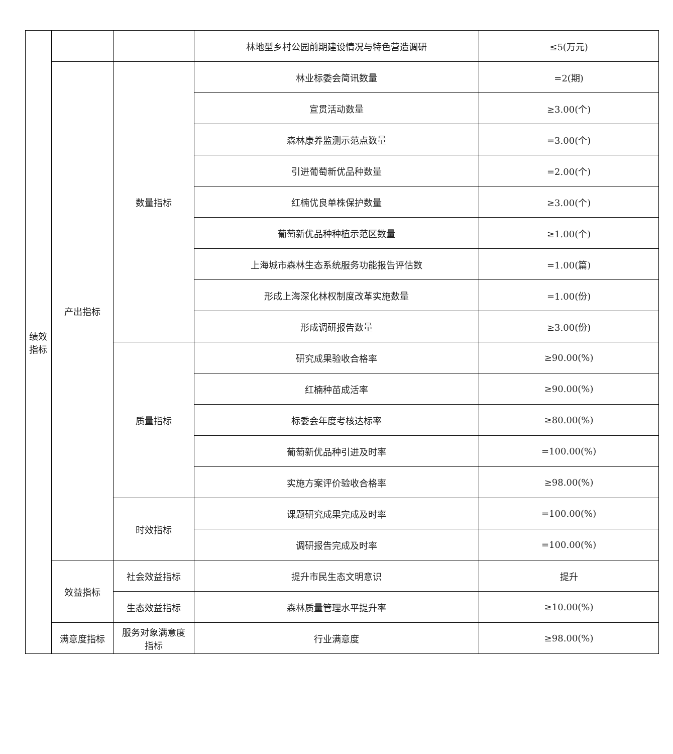| 绩效 指标 | | | 林地型乡村公园前期建设情况与特色营造调研 | ≤5(万元) |
| | 产出指标 | 数量指标 | 林业标委会简讯数量 | =2(期) |
| | | | 宣贯活动数量 | ≥3.00(个) |
| | | | 森林康养监测示范点数量 | =3.00(个) |
| | | | 引进葡萄新优品种数量 | =2.00(个) |
| | | | 红楠优良单株保护数量 | ≥3.00(个) |
| | | | 葡萄新优品种种植示范区数量 | ≥1.00(个) |
| | | | 上海城市森林生态系统服务功能报告评估数 | =1.00(篇) |
| | | | 形成上海深化林权制度改革实施数量 | =1.00(份) |
| | | | 形成调研报告数量 | ≥3.00(份) |
| | | 质量指标 | 研究成果验收合格率 | ≥90.00(%) |
| | | | 红楠种苗成活率 | ≥90.00(%) |
| | | | 标委会年度考核达标率 | ≥80.00(%) |
| | | | 葡萄新优品种引进及时率 | =100.00(%) |
| | | | 实施方案评价验收合格率 | ≥98.00(%) |
| | | 时效指标 | 课题研究成果完成及时率 | =100.00(%) |
| | | | 调研报告完成及时率 | =100.00(%) |
| | 效益指标 | 社会效益指标 | 提升市民生态文明意识 | 提升 |
| | | 生态效益指标 | 森林质量管理水平提升率 | ≥10.00(%) |
| | 满意度指标 | 服务对象满意度 指标 | 行业满意度 | ≥98.00(%) |